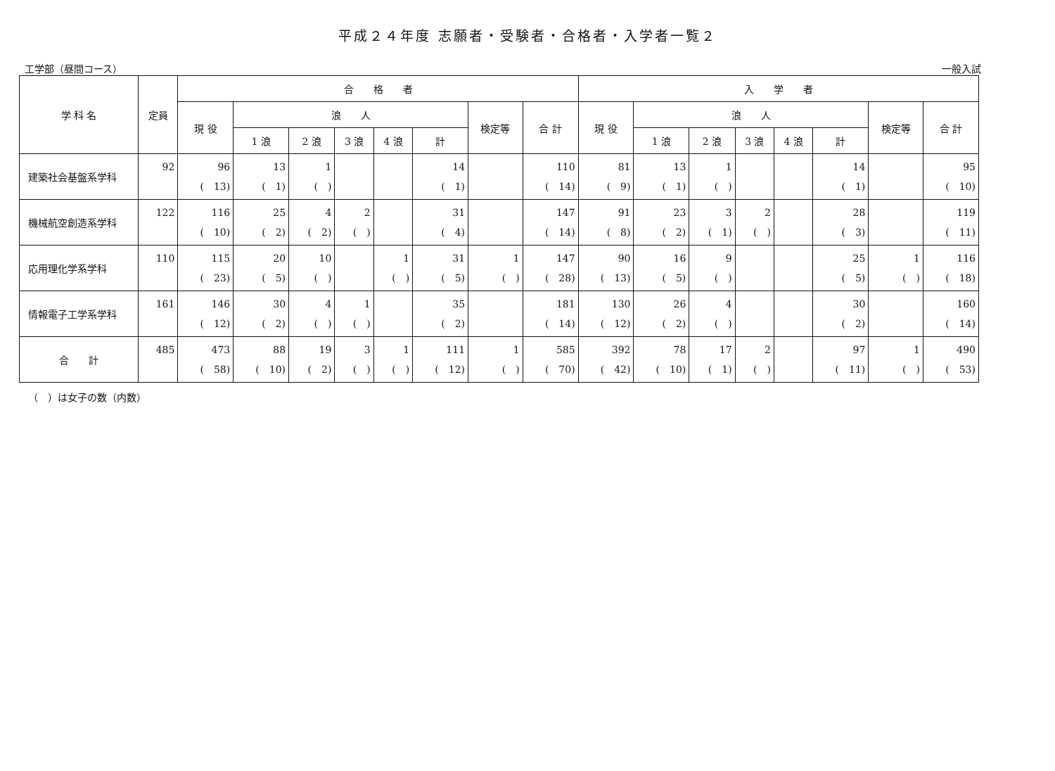平成２４年度 志願者・受験者・合格者・入学者一覧２
工学部（昼間コース） 一般入試
| 学 科 名 | 定員 | 合 格 者 | | | | | | | | 入 学 者 | | | | | | | |
| --- | --- | --- | --- | --- | --- | --- | --- | --- | --- | --- | --- | --- | --- | --- | --- | --- | --- |
| | | 現 役 | 浪 人 | | | | | 検定等 | 合 計 | 現 役 | 浪 人 | | | | | 検定等 | 合 計 |
| | | | 1 浪 | 2 浪 | 3 浪 | 4 浪 | 計 | | | | 1 浪 | 2 浪 | 3 浪 | 4 浪 | 計 | | |
| 建築社会基盤系学科 | 92 | 96 ( 13) | 13 ( 1) | 1 ( ) | | | 14 ( 1) | | 110 ( 14) | 81 ( 9) | 13 ( 1) | 1 ( ) | | | 14 ( 1) | | 95 ( 10) |
| 機械航空創造系学科 | 122 | 116 ( 10) | 25 ( 2) | 4 ( 2) | 2 ( ) | | 31 ( 4) | | 147 ( 14) | 91 ( 8) | 23 ( 2) | 3 ( 1) | 2 ( ) | | 28 ( 3) | | 119 ( 11) |
| 応用理化学系学科 | 110 | 115 ( 23) | 20 ( 5) | 10 ( ) | | 1 ( ) | 31 ( 5) | 1 ( ) | 147 ( 28) | 90 ( 13) | 16 ( 5) | 9 ( ) | | | 25 ( 5) | 1 ( ) | 116 ( 18) |
| 情報電子工学系学科 | 161 | 146 ( 12) | 30 ( 2) | 4 ( ) | 1 ( ) | | 35 ( 2) | | 181 ( 14) | 130 ( 12) | 26 ( 2) | 4 ( ) | | | 30 ( 2) | | 160 ( 14) |
| 合 計 | 485 | 473 ( 58) | 88 ( 10) | 19 ( 2) | 3 ( ) | 1 ( ) | 111 ( 12) | 1 ( ) | 585 ( 70) | 392 ( 42) | 78 ( 10) | 17 ( 1) | 2 ( ) | | 97 ( 11) | 1 ( ) | 490 ( 53) |
（　）は女子の数（内数）